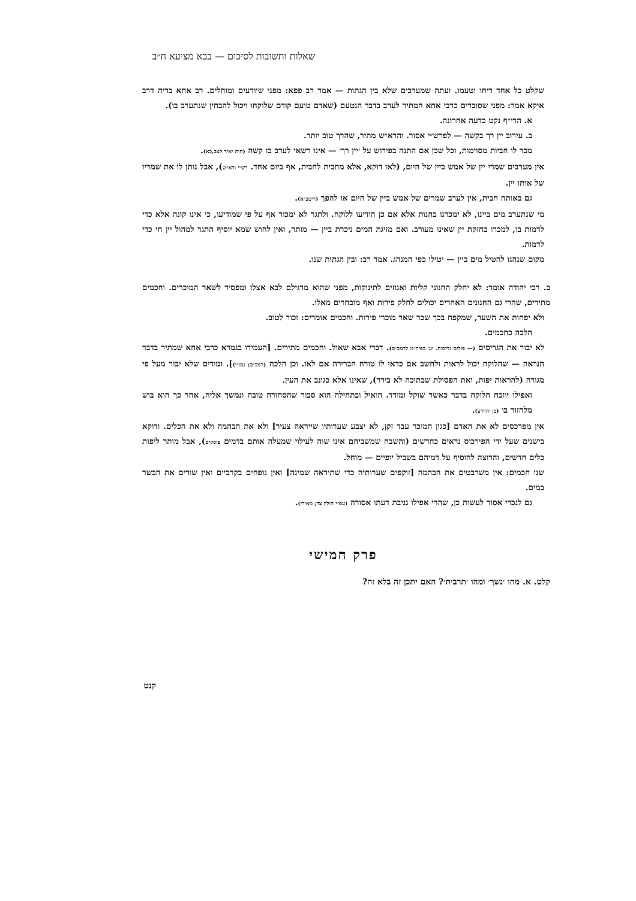שאלות ותשובות לסיכום — בבא מציעא ח״ב
שקלט כל אחד ריחו וטעמו. ועתה שמערבים שלא בין הגתות — אמר רב פפא: מפני שיודעים ומוחלים. רב אחא בריה דרב איקא אמר: מפני שסוברים כרבי אחא המתיר לערב בדבר הנטעם (שאדם טועם קודם שלוקחו ויכול להבחין שנתערב בו).
א. הרי״ף נקט כדעה אחרונה.
ב. עירוב יין רך בקשה — לפרש״י אסור. והרא״ש מתיר, שהרך טוב יותר.
מכר לו חביות מסוימות, וכל שכן אם התנה בפירוש על ׳יין רך׳ — אינו רשאי לערב בו קשה (חות יאיר קצב,כא).
אין מערבים שמרי יין של אמש ביין של היום, (לאו דוקא, אלא מחבית לחבית, אף ביום אחד. רש״י ורא״ש), אבל נותן לו את שמריו של אותו יין.
גם באותה חבית, אין לערב שמרים של אמש ביין של היום או להפך (ריטב״א).
מי שנתערב מים ביינו, לא ימכרנו בחנות אלא אם כן הודיעו ללוקח. ולתגר לא ימכור אף על פי שמודיעו, כי אינו קונה אלא כדי לרמות בו, למכרו בחזקת יין שאינו מעורב. ואם מזיגת המים ניכרת ביין — מותר, ואין לחוש שמא יוסיף התגר למהול יין חי כדי לרמות.
מקום שנהגו להטיל מים ביין — יטילו כפי המנהג. אמר רב: ובין הגתות שנו.
ב. רבי יהודה אומר: לא יחלק החנוני קליות ואגוזים לתינוקות, מפני שהוא מרגילם לבא אצלו ומפסיד לשאר המוכרים. וחכמים מתירים, שהרי גם החנונים האחרים יכולים לחלק פירות ואף מובחרים מאלו.
ולא יפחות את השער, שמקפח בכך שכר שאר מוכרי פירות. וחכמים אומרים: זכור לטוב.
הלכה כחכמים.
לא יבור את הגריסים (— פולים גרוסות. וע׳ בפיה״מ לרמב״ם). דברי אבא שאול. וחכמים מתירים. [העמידו בגמרא כרבי אחא שמתיר בדבר הנראה — שהלוקח יכול לראות ולחשב אם כדאי לו טורח הברירה אם לאו. וכן הלכה (רמב״ם; נמו״י)]. ומודים שלא יבור מעל פי מגורה (להראות יפות, ואת הפסולת שבתוכה לא בירר), שאינו אלא כגונב את העין.
ואפילו יווכח הלוקח בדבר כאשר שוקל ומודד. הואיל ובתחילה הוא סבור שהסחורה טובה ונמשך אליה, אחר כך הוא בוש מלחזור בו (בן יהוידע).
אין מפרכסים לא את האדם [כגון המוכר עבד זקן, לא יצבע שערותיו שייראה צעיר] ולא את הבהמה ולא את הכלים. ודוקא בישנים שעל ידי הפירכוס נראים כחדשים (והשבח שמשביחם אינו שוה לעילוי שמעלה אותם בדמים פוסקים), אבל מותר ליפות כלים חדשים, והרוצה להוסיף על דמיהם בשביל יופיים — מוחל.
שנו חכמים: אין משרבטים את הבהמה [זוקפים שערותיה כדי שתיראה שמינה] ואין נופחים בקרביים ואין שורים את הבשר במים.
גם לנכרי אסור לעשות כן, שהרי אפילו גניבת דעתו אסורה (עפ״י חולין צד; מאירי).
פרק חמישי
קלט. א. מהו ׳נשך׳ ומהו ׳תרבית׳? האם יתכן זה בלא זה?
קנט